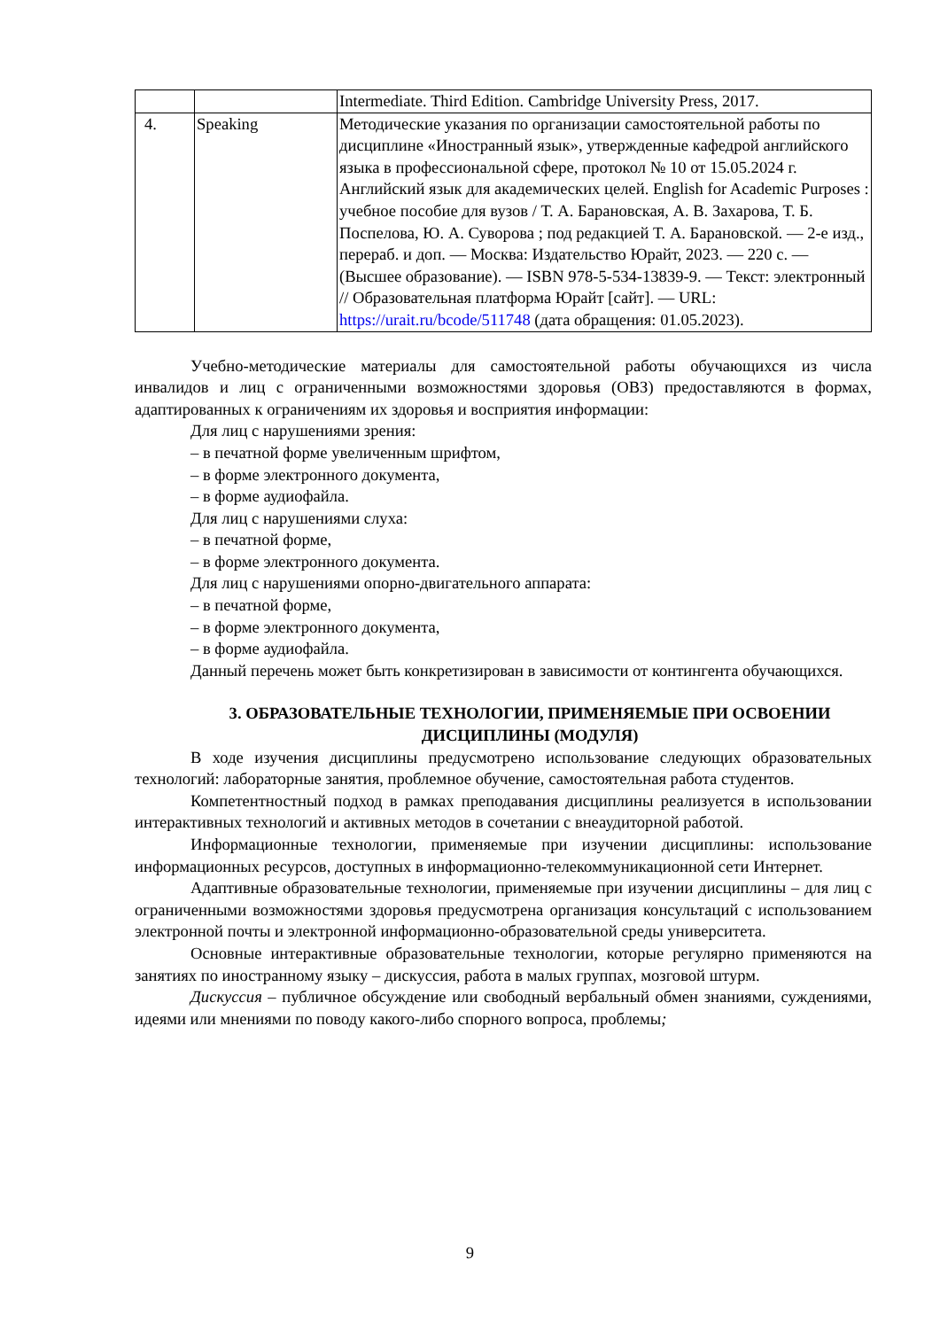| | | Intermediate. Third Edition. Cambridge University Press, 2017. |
| 4. | Speaking | Методические указания по организации самостоятельной работы по дисциплине «Иностранный язык», утвержденные кафедрой английского языка в профессиональной сфере, протокол № 10 от 15.05.2024 г. Английский язык для академических целей. English for Academic Purposes : учебное пособие для вузов / Т. А. Барановская, А. В. Захарова, Т. Б. Поспелова, Ю. А. Суворова ; под редакцией Т. А. Барановской. — 2-е изд., перераб. и доп. — Москва: Издательство Юрайт, 2023. — 220 с. — (Высшее образование). — ISBN 978-5-534-13839-9. — Текст: электронный // Образовательная платформа Юрайт [сайт]. — URL: https://urait.ru/bcode/511748 (дата обращения: 01.05.2023). |
Учебно-методические материалы для самостоятельной работы обучающихся из числа инвалидов и лиц с ограниченными возможностями здоровья (ОВЗ) предоставляются в формах, адаптированных к ограничениям их здоровья и восприятия информации:
Для лиц с нарушениями зрения:
– в печатной форме увеличенным шрифтом,
– в форме электронного документа,
– в форме аудиофайла.
Для лиц с нарушениями слуха:
– в печатной форме,
– в форме электронного документа.
Для лиц с нарушениями опорно-двигательного аппарата:
– в печатной форме,
– в форме электронного документа,
– в форме аудиофайла.
Данный перечень может быть конкретизирован в зависимости от контингента обучающихся.
3. ОБРАЗОВАТЕЛЬНЫЕ ТЕХНОЛОГИИ, ПРИМЕНЯЕМЫЕ ПРИ ОСВОЕНИИ ДИСЦИПЛИНЫ (МОДУЛЯ)
В ходе изучения дисциплины предусмотрено использование следующих образовательных технологий: лабораторные занятия, проблемное обучение, самостоятельная работа студентов.
Компетентностный подход в рамках преподавания дисциплины реализуется в использовании интерактивных технологий и активных методов в сочетании с внеаудиторной работой.
Информационные технологии, применяемые при изучении дисциплины: использование информационных ресурсов, доступных в информационно-телекоммуникационной сети Интернет.
Адаптивные образовательные технологии, применяемые при изучении дисциплины – для лиц с ограниченными возможностями здоровья предусмотрена организация консультаций с использованием электронной почты и электронной информационно-образовательной среды университета.
Основные интерактивные образовательные технологии, которые регулярно применяются на занятиях по иностранному языку – дискуссия, работа в малых группах, мозговой штурм.
Дискуссия – публичное обсуждение или свободный вербальный обмен знаниями, суждениями, идеями или мнениями по поводу какого-либо спорного вопроса, проблемы;
9